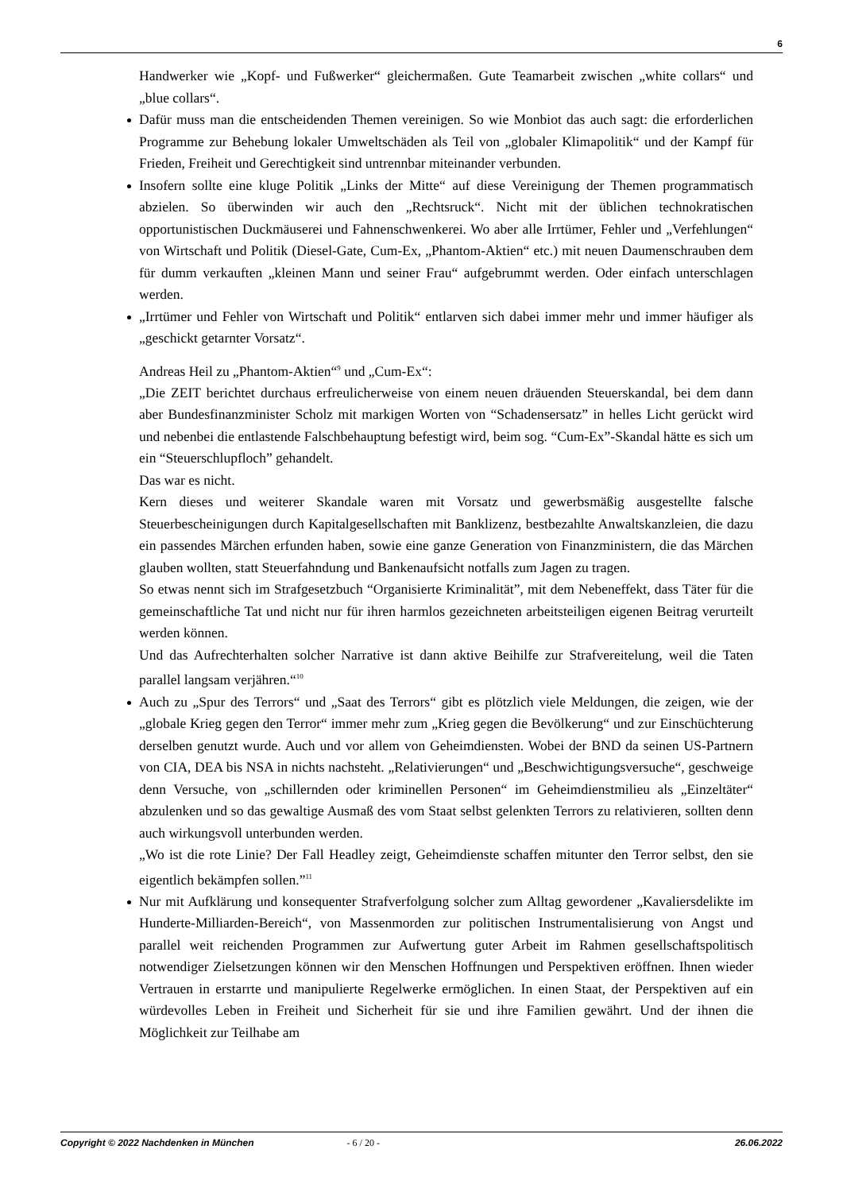6
Handwerker wie „Kopf- und Fußwerker“ gleichermaßen. Gute Teamarbeit zwischen „white collars“ und „blue collars“.
Dafür muss man die entscheidenden Themen vereinigen. So wie Monbiot das auch sagt: die erforderlichen Programme zur Behebung lokaler Umweltschäden als Teil von „globaler Klimapolitik“ und der Kampf für Frieden, Freiheit und Gerechtigkeit sind untrennbar miteinander verbunden.
Insofern sollte eine kluge Politik „Links der Mitte“ auf diese Vereinigung der Themen programmatisch abzielen. So überwinden wir auch den „Rechtsruck“. Nicht mit der üblichen technokratischen opportunistischen Duckmäuserei und Fahnenschwenkerei. Wo aber alle Irrtümer, Fehler und „Verfehlungen“ von Wirtschaft und Politik (Diesel-Gate, Cum-Ex, „Phantom-Aktien“ etc.) mit neuen Daumenschrauben dem für dumm verkauften „kleinen Mann und seiner Frau“ aufgebrummt werden. Oder einfach unterschlagen werden.
„Irrtümer und Fehler von Wirtschaft und Politik“ entlarven sich dabei immer mehr und immer häufiger als „geschickt getarnter Vorsatz“.
Andreas Heil zu „Phantom-Aktien“<sup>9</sup> und „Cum-Ex“:
„Die ZEIT berichtet durchaus erfreulicherweise von einem neuen dräuenden Steuerskandal, bei dem dann aber Bundesfinanzminister Scholz mit markigen Worten von “Schadensersatz” in helles Licht gerückt wird und nebenbei die entlastende Falschbehauptung befestigt wird, beim sog. “Cum-Ex”-Skandal hätte es sich um ein “Steuerschlupfloch” gehandelt.
Das war es nicht.
Kern dieses und weiterer Skandale waren mit Vorsatz und gewerbsmäßig ausgestellte falsche Steuerbescheinigungen durch Kapitalgesellschaften mit Banklizenz, bestbezahlte Anwaltskanzleien, die dazu ein passendes Märchen erfunden haben, sowie eine ganze Generation von Finanzministern, die das Märchen glauben wollten, statt Steuerfahndung und Bankenaufsicht notfalls zum Jagen zu tragen.
So etwas nennt sich im Strafgesetzbuch “Organisierte Kriminalität”, mit dem Nebeneffekt, dass Täter für die gemeinschaftliche Tat und nicht nur für ihren harmlos gezeichneten arbeitsteiligen eigenen Beitrag verurteilt werden können.
Und das Aufrechterhalten solcher Narrative ist dann aktive Beihilfe zur Strafvereitelung, weil die Taten parallel langsam verjähren.“<sup>10</sup>
Auch zu „Spur des Terrors“ und „Saat des Terrors“ gibt es plötzlich viele Meldungen, die zeigen, wie der „globale Krieg gegen den Terror“ immer mehr zum „Krieg gegen die Bevölkerung“ und zur Einschüchterung derselben genutzt wurde. Auch und vor allem von Geheimdiensten. Wobei der BND da seinen US-Partnern von CIA, DEA bis NSA in nichts nachsteht. „Relativierungen“ und „Beschwichtigungsversuche“, geschweige denn Versuche, von „schillernden oder kriminellen Personen“ im Geheimdienstmilieu als „Einzeltäter“ abzulenken und so das gewaltige Ausmaß des vom Staat selbst gelenkten Terrors zu relativieren, sollten denn auch wirkungsvoll unterbunden werden.
„Wo ist die rote Linie? Der Fall Headley zeigt, Geheimdienste schaffen mitunter den Terror selbst, den sie eigentlich bekämpfen sollen.”<sup>11</sup>
Nur mit Aufklärung und konsequenter Strafverfolgung solcher zum Alltag gewordener „Kavaliersdelikte im Hunderte-Milliarden-Bereich“, von Massenmorden zur politischen Instrumentalisierung von Angst und parallel weit reichenden Programmen zur Aufwertung guter Arbeit im Rahmen gesellschaftspolitisch notwendiger Zielsetzungen können wir den Menschen Hoffnungen und Perspektiven eröffnen. Ihnen wieder Vertrauen in erstarrte und manipulierte Regelwerke ermöglichen. In einen Staat, der Perspektiven auf ein würdevolles Leben in Freiheit und Sicherheit für sie und ihre Familien gewährt. Und der ihnen die Möglichkeit zur Teilhabe am
Copyright © 2022 Nachdenken in München - 6 / 20 - 26.06.2022